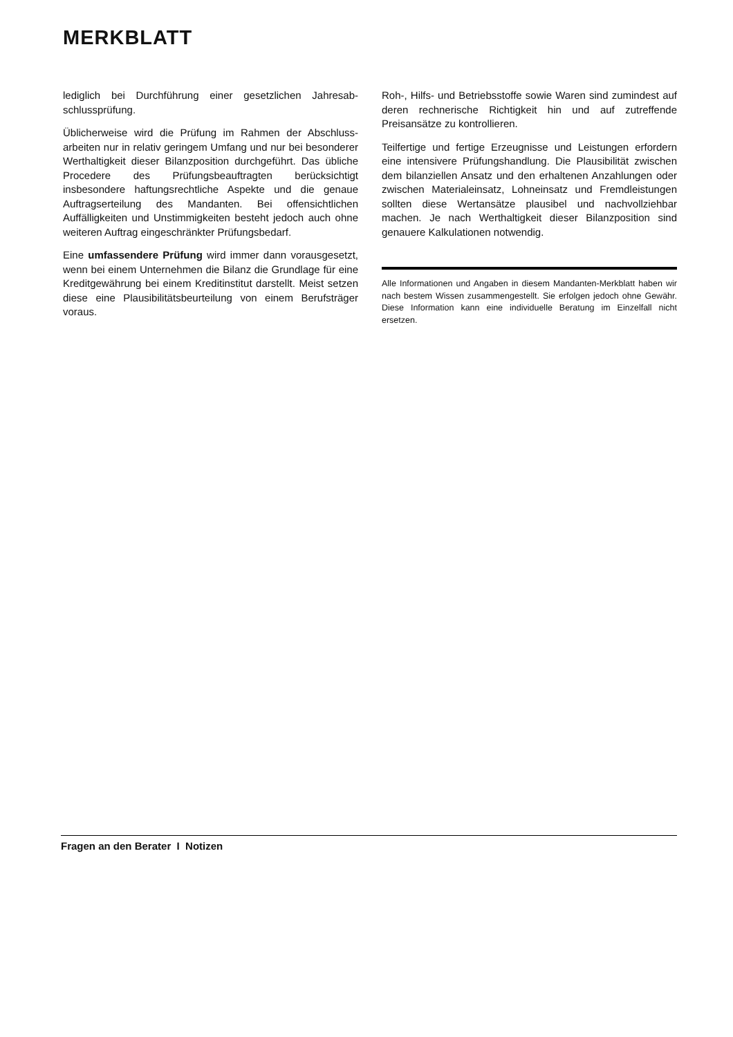MERKBLATT
lediglich bei Durchführung einer gesetzlichen Jahresab­schlussprüfung.
Üblicherweise wird die Prüfung im Rahmen der Abschluss­arbeiten nur in relativ geringem Umfang und nur bei beson­derer Werthaltigkeit dieser Bilanzposition durchgeführt. Das übliche Procedere des Prüfungsbeauftragten berücksichtigt insbesondere haftungsrechtliche Aspekte und die genaue Auftragserteilung des Mandanten. Bei offensichtlichen Auffälligkeiten und Unstimmigkeiten besteht jedoch auch ohne weiteren Auftrag eingeschränkter Prüfungsbedarf.
Eine umfassendere Prüfung wird immer dann vorausge­setzt, wenn bei einem Unternehmen die Bilanz die Grund­lage für eine Kreditgewährung bei einem Kreditinstitut dar­stellt. Meist setzen diese eine Plausibilitätsbeurteilung von einem Berufsträger voraus.
Roh-, Hilfs- und Betriebsstoffe sowie Waren sind zumindest auf deren rechnerische Richtigkeit hin und auf zutreffende Preisansätze zu kontrollieren.
Teilfertige und fertige Erzeugnisse und Leistungen erfor­dern eine intensivere Prüfungshandlung. Die Plausibilität zwischen dem bilanziellen Ansatz und den erhaltenen An­zahlungen oder zwischen Materialeinsatz, Lohneinsatz und Fremdleistungen sollten diese Wertansätze plausibel und nachvollziehbar machen. Je nach Werthaltigkeit dieser Bilanzposition sind genauere Kalkulationen notwendig.
Alle Informationen und Angaben in diesem Mandanten-Merkblatt haben wir nach bestem Wissen zusammengestellt. Sie erfolgen jedoch ohne Gewähr. Diese Information kann eine individuelle Beratung im Einzelfall nicht ersetzen.
Fragen an den Berater I Notizen